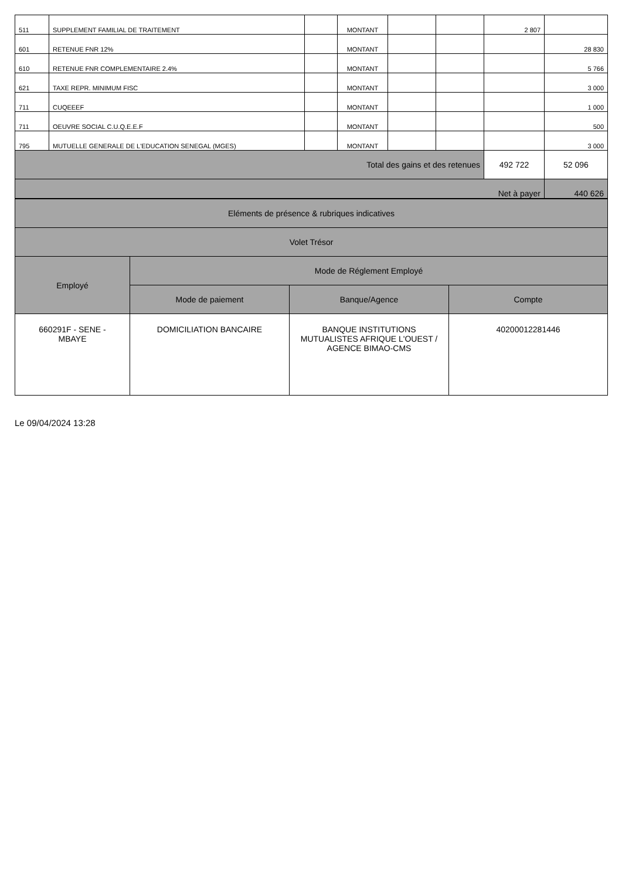| 511 | SUPPLEMENT FAMILIAL DE TRAITEMENT | | MONTANT | | | 2 807 | |
| 601 | RETENUE FNR 12% | | MONTANT | | | | 28 830 |
| 610 | RETENUE FNR COMPLEMENTAIRE 2.4% | | MONTANT | | | | 5 766 |
| 621 | TAXE REPR. MINIMUM FISC | | MONTANT | | | | 3 000 |
| 711 | CUQEEEF | | MONTANT | | | | 1 000 |
| 711 | OEUVRE SOCIAL C.U.Q.E.E.F | | MONTANT | | | | 500 |
| 795 | MUTUELLE GENERALE DE L'EDUCATION SENEGAL (MGES) | | MONTANT | | | | 3 000 |
| Total des gains et des retenues | | | | | | 492 722 | 52 096 |
| Net à payer | | | | | | | 440 626 |
| Eléments de présence & rubriques indicatives | | | |
| Volet Trésor | | | |
| Employé | Mode de Réglement Employé | | |
| | Mode de paiement | Banque/Agence | Compte |
| 660291F - SENE - MBAYE | DOMICILIATION BANCAIRE | BANQUE INSTITUTIONS MUTUALISTES AFRIQUE L'OUEST / AGENCE BIMAO-CMS | 40200012281446 |
Le 09/04/2024 13:28